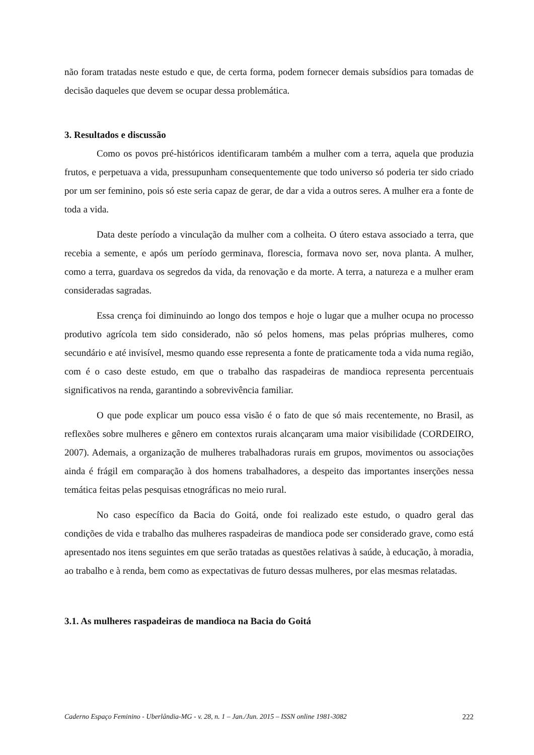não foram tratadas neste estudo e que, de certa forma, podem fornecer demais subsídios para tomadas de decisão daqueles que devem se ocupar dessa problemática.
3. Resultados e discussão
Como os povos pré-históricos identificaram também a mulher com a terra, aquela que produzia frutos, e perpetuava a vida, pressupunham consequentemente que todo universo só poderia ter sido criado por um ser feminino, pois só este seria capaz de gerar, de dar a vida a outros seres. A mulher era a fonte de toda a vida.
Data deste período a vinculação da mulher com a colheita. O útero estava associado a terra, que recebia a semente, e após um período germinava, florescia, formava novo ser, nova planta. A mulher, como a terra, guardava os segredos da vida, da renovação e da morte. A terra, a natureza e a mulher eram consideradas sagradas.
Essa crença foi diminuindo ao longo dos tempos e hoje o lugar que a mulher ocupa no processo produtivo agrícola tem sido considerado, não só pelos homens, mas pelas próprias mulheres, como secundário e até invisível, mesmo quando esse representa a fonte de praticamente toda a vida numa região, com é o caso deste estudo, em que o trabalho das raspadeiras de mandioca representa percentuais significativos na renda, garantindo a sobrevivência familiar.
O que pode explicar um pouco essa visão é o fato de que só mais recentemente, no Brasil, as reflexões sobre mulheres e gênero em contextos rurais alcançaram uma maior visibilidade (CORDEIRO, 2007). Ademais, a organização de mulheres trabalhadoras rurais em grupos, movimentos ou associações ainda é frágil em comparação à dos homens trabalhadores, a despeito das importantes inserções nessa temática feitas pelas pesquisas etnográficas no meio rural.
No caso específico da Bacia do Goitá, onde foi realizado este estudo, o quadro geral das condições de vida e trabalho das mulheres raspadeiras de mandioca pode ser considerado grave, como está apresentado nos itens seguintes em que serão tratadas as questões relativas à saúde, à educação, à moradia, ao trabalho e à renda, bem como as expectativas de futuro dessas mulheres, por elas mesmas relatadas.
3.1. As mulheres raspadeiras de mandioca na Bacia do Goitá
Caderno Espaço Feminino - Uberlândia-MG - v. 28, n. 1 – Jan./Jun. 2015 – ISSN online 1981-3082 222